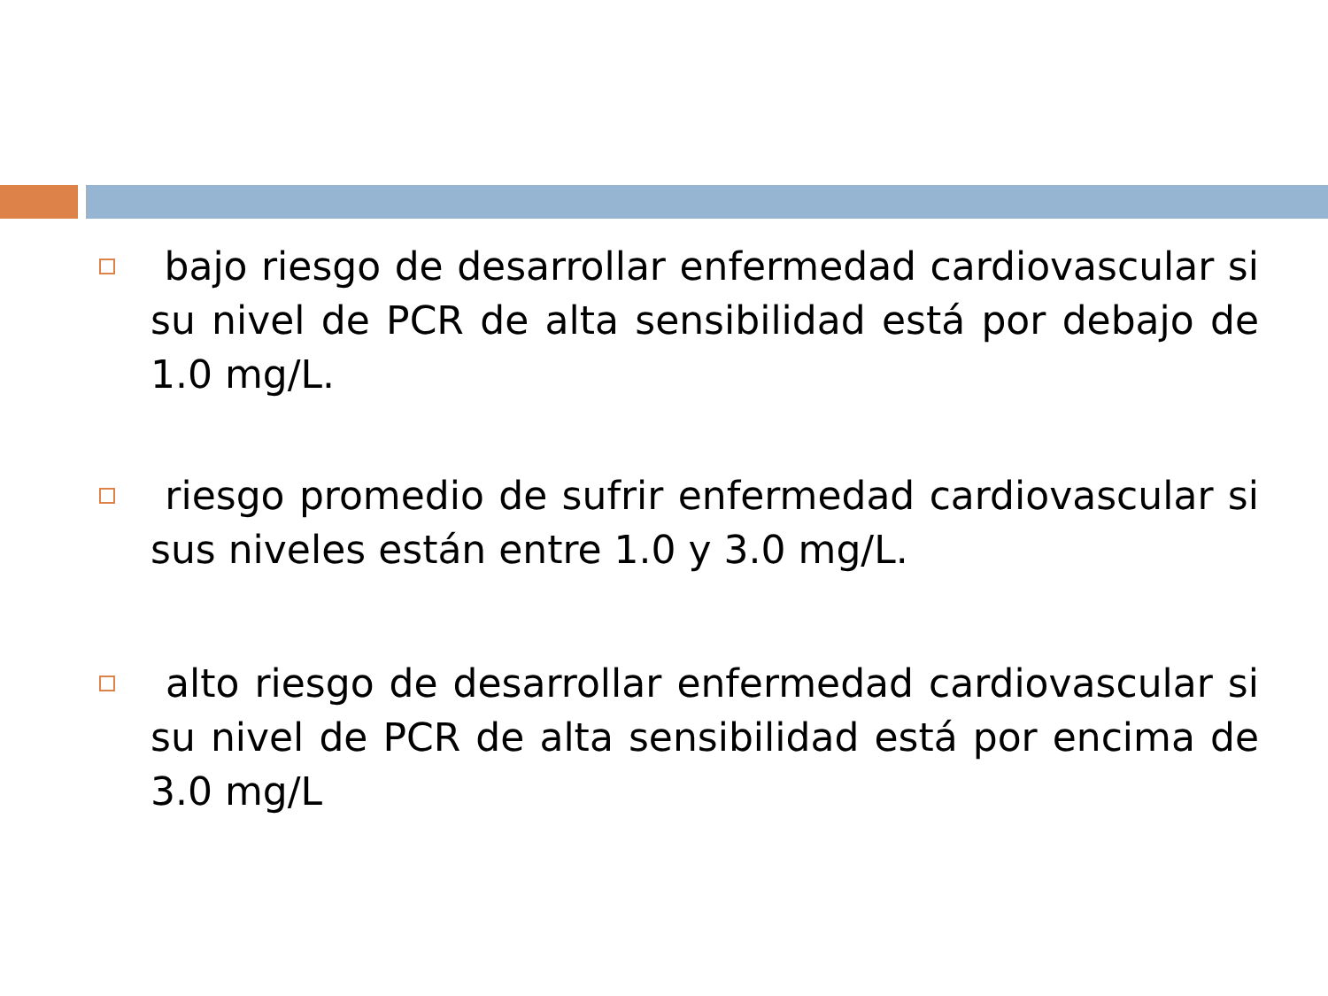bajo riesgo de desarrollar enfermedad cardiovascular si su nivel de PCR de alta sensibilidad está por debajo de 1.0 mg/L.
riesgo promedio de sufrir enfermedad cardiovascular si sus niveles están entre 1.0 y 3.0 mg/L.
alto riesgo de desarrollar enfermedad cardiovascular si su nivel de PCR de alta sensibilidad está por encima de 3.0 mg/L